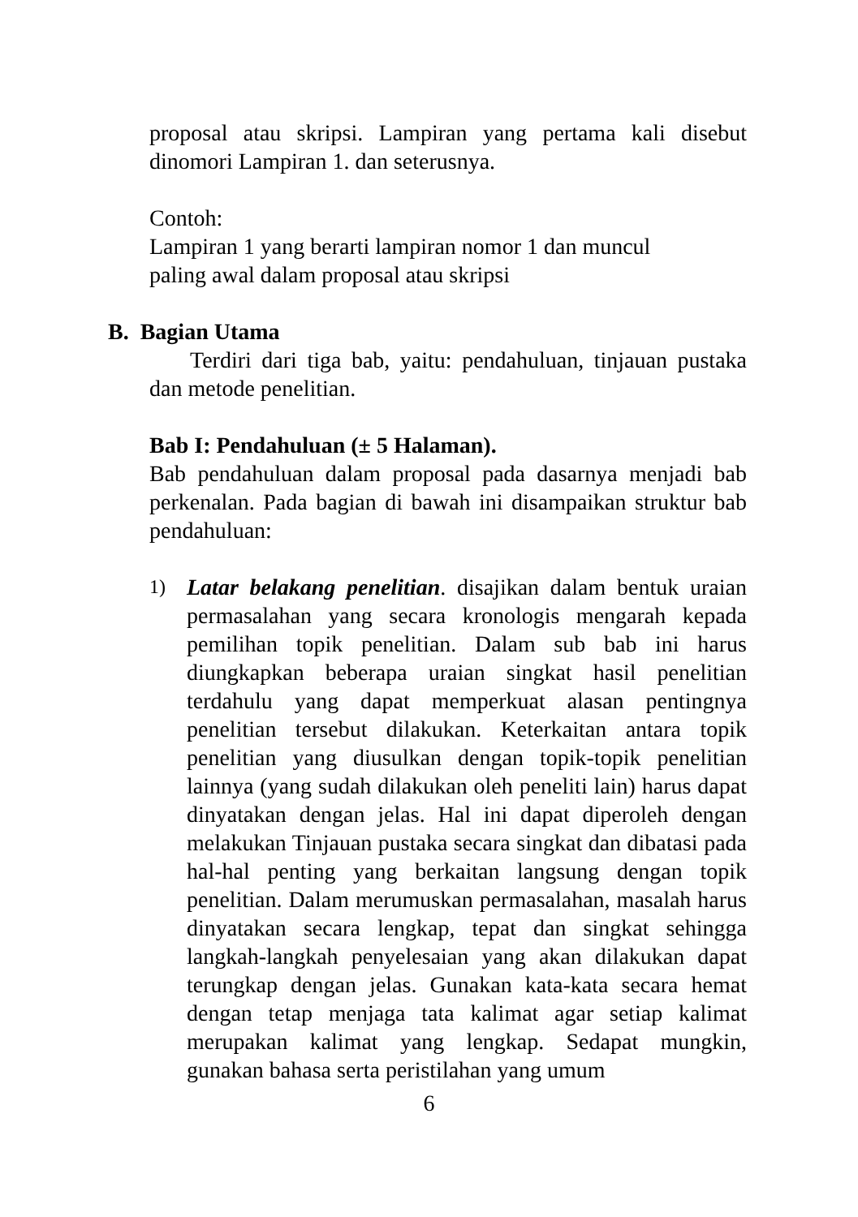proposal atau skripsi. Lampiran yang pertama kali disebut dinomori Lampiran 1. dan seterusnya.
Contoh:
Lampiran 1 yang berarti lampiran nomor 1 dan muncul
paling awal dalam proposal atau skripsi
B. Bagian Utama
Terdiri dari tiga bab, yaitu: pendahuluan, tinjauan pustaka dan metode penelitian.
Bab I: Pendahuluan (± 5 Halaman).
Bab pendahuluan dalam proposal pada dasarnya menjadi bab perkenalan. Pada bagian di bawah ini disampaikan struktur bab pendahuluan:
1)
Latar belakang penelitian. disajikan dalam bentuk uraian permasalahan yang secara kronologis mengarah kepada pemilihan topik penelitian. Dalam sub bab ini harus diungkapkan beberapa uraian singkat hasil penelitian terdahulu yang dapat memperkuat alasan pentingnya penelitian tersebut dilakukan. Keterkaitan antara topik penelitian yang diusulkan dengan topik-topik penelitian lainnya (yang sudah dilakukan oleh peneliti lain) harus dapat dinyatakan dengan jelas. Hal ini dapat diperoleh dengan melakukan Tinjauan pustaka secara singkat dan dibatasi pada hal-hal penting yang berkaitan langsung dengan topik penelitian. Dalam merumuskan permasalahan, masalah harus dinyatakan secara lengkap, tepat dan singkat sehingga langkah-langkah penyelesaian yang akan dilakukan dapat terungkap dengan jelas. Gunakan kata-kata secara hemat dengan tetap menjaga tata kalimat agar setiap kalimat merupakan kalimat yang lengkap. Sedapat mungkin, gunakan bahasa serta peristilahan yang umum
6